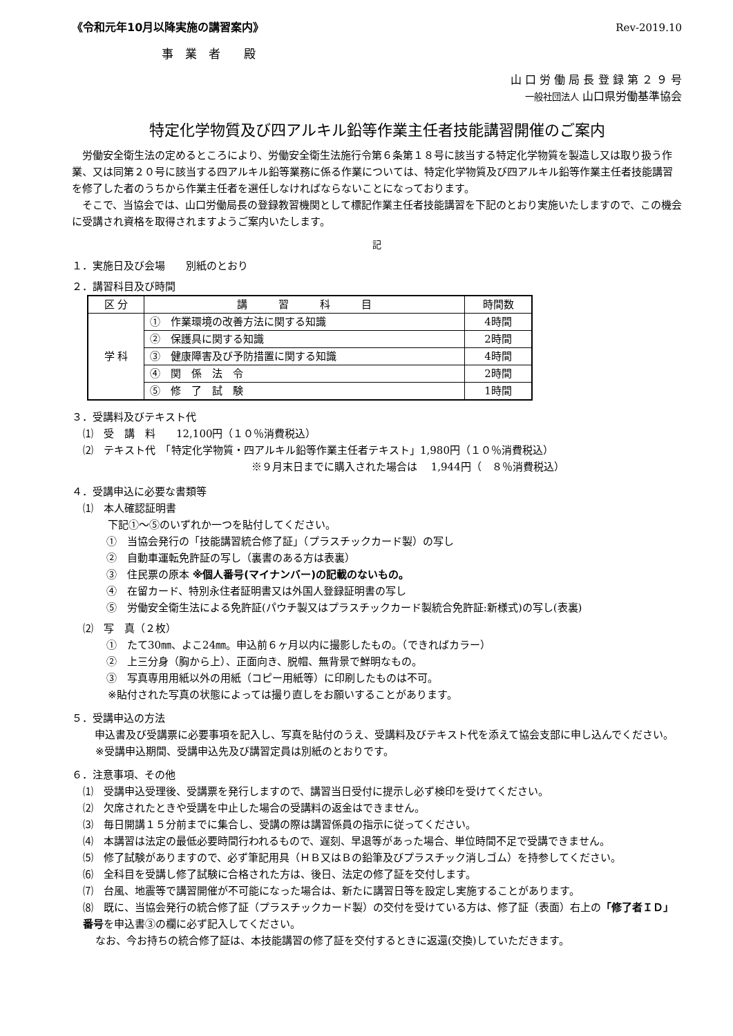《令和元年10月以降実施の講習案内》 Rev-2019.10
事　業　者　　殿
山 口 労 働 局 長 登 録 第 ２ ９ 号
一般社団法人 山口県労働基準協会
特定化学物質及び四アルキル鉛等作業主任者技能講習開催のご案内
労働安全衛生法の定めるところにより、労働安全衛生法施行令第６条第１８号に該当する特定化学物質を製造し又は取り扱う作業、又は同第２０号に該当する四アルキル鉛等業務に係る作業については、特定化学物質及び四アルキル鉛等作業主任者技能講習を修了した者のうちから作業主任者を選任しなければならないことになっております。
そこで、当協会では、山口労働局長の登録教習機関として標記作業主任者技能講習を下記のとおり実施いたしますので、この機会に受講され資格を取得されますようご案内いたします。
記
１．実施日及び会場　　別紙のとおり
２．講習科目及び時間
| 区 分 | 講 習 科 目 | 時間数 |
| 学 科 | ① 作業環境の改善方法に関する知識 | 4時間 |
| | ② 保護具に関する知識 | 2時間 |
| | ③ 健康障害及び予防措置に関する知識 | 4時間 |
| | ④ 関 係 法 令 | 2時間 |
| | ⑤ 修 了 試 験 | 1時間 |
３．受講料及びテキスト代
⑴　受　講　料　　12,100円（１０％消費税込）
⑵　テキスト代　「特定化学物質・四アルキル鉛等作業主任者テキスト」1,980円（１０％消費税込）
※９月末日までに購入された場合は　 1,944円（　８％消費税込）
４．受講申込に必要な書類等
⑴　本人確認証明書
下記①～⑤のいずれか一つを貼付してください。
①　当協会発行の「技能講習統合修了証」（プラスチックカード製）の写し
②　自動車運転免許証の写し（裏書のある方は表裏）
③　住民票の原本 ※個人番号(マイナンバー)の記載のないもの。
④　在留カード、特別永住者証明書又は外国人登録証明書の写し
⑤　労働安全衛生法による免許証(パウチ製又はプラスチックカード製統合免許証:新様式)の写し(表裏)
⑵　写　真（２枚）
①　たて30㎜、よこ24㎜。申込前６ヶ月以内に撮影したもの。（できればカラー）
②　上三分身（胸から上）、正面向き、脱帽、無背景で鮮明なもの。
③　写真専用用紙以外の用紙（コピー用紙等）に印刷したものは不可。
※貼付された写真の状態によっては撮り直しをお願いすることがあります。
５．受講申込の方法
申込書及び受講票に必要事項を記入し、写真を貼付のうえ、受講料及びテキスト代を添えて協会支部に申し込んでください。
※受講申込期間、受講申込先及び講習定員は別紙のとおりです。
６．注意事項、その他
⑴　受講申込受理後、受講票を発行しますので、講習当日受付に提示し必ず検印を受けてください。
⑵　欠席されたときや受講を中止した場合の受講料の返金はできません。
⑶　毎日開講１５分前までに集合し、受講の際は講習係員の指示に従ってください。
⑷　本講習は法定の最低必要時間行われるもので、遅刻、早退等があった場合、単位時間不足で受講できません。
⑸　修了試験がありますので、必ず筆記用具（ＨＢ又はＢの鉛筆及びプラスチック消しゴム）を持参してください。
⑹　全科目を受講し修了試験に合格された方は、後日、法定の修了証を交付します。
⑺　台風、地震等で講習開催が不可能になった場合は、新たに講習日等を設定し実施することがあります。
⑻　既に、当協会発行の統合修了証（プラスチックカード製）の交付を受けている方は、修了証（表面）右上の「修了者ＩＤ」番号を申込書③の欄に必ず記入してください。
なお、今お持ちの統合修了証は、本技能講習の修了証を交付するときに返還(交換)していただきます。